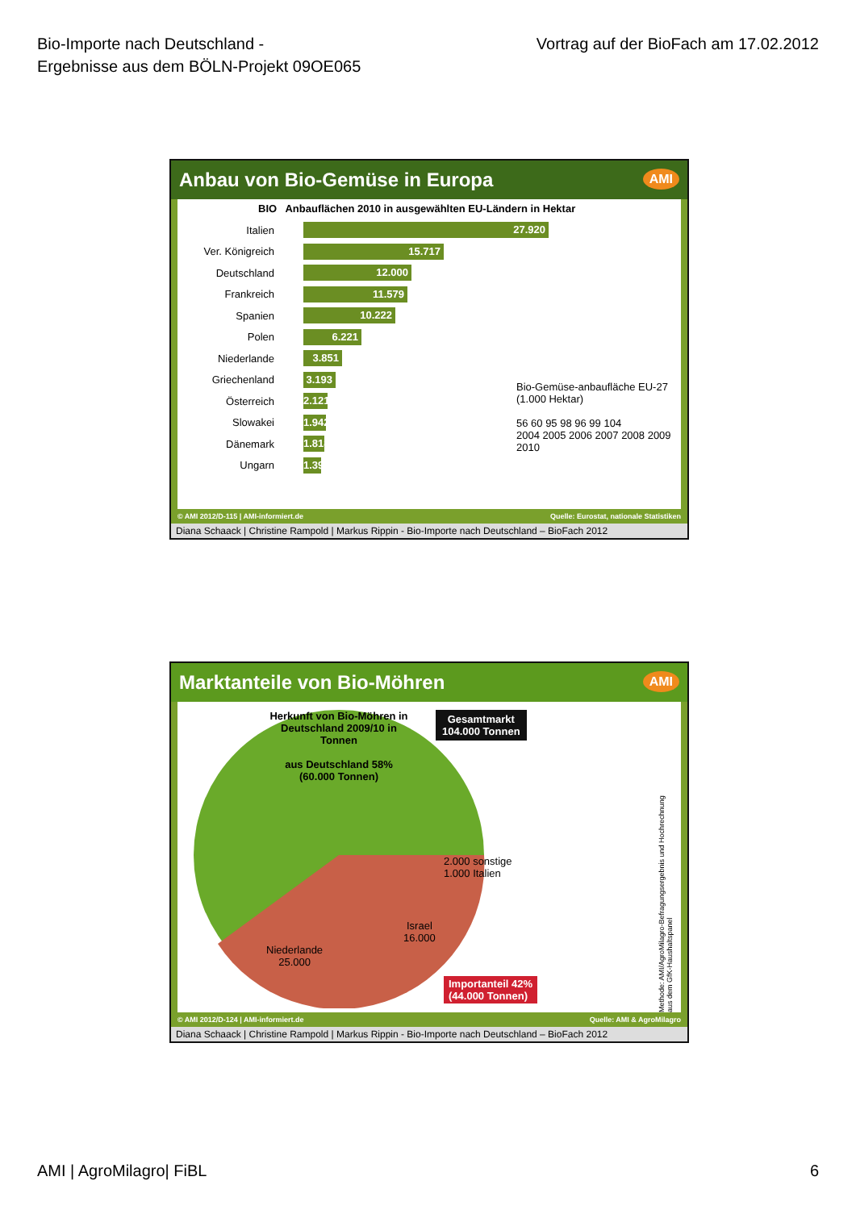Bio-Importe nach Deutschland -
Ergebnisse aus dem BÖLN-Projekt 09OE065
Vortrag auf der BioFach am 17.02.2012
Anbau von Bio-Gemüse in Europa AMI
BIO Anbauflächen 2010 in ausgewählten EU-Ländern in Hektar
Italien 27.920
Ver. Königreich 15.717
Deutschland 12.000
Frankreich 11.579
Spanien 10.222
Polen 6.221
Niederlande 3.851
Griechenland 3.193
Österreich 2.121
Slowakei 1.942
Dänemark 1.818
Ungarn 1.392
Bio-Gemüse-anbaufläche EU-27 (1.000 Hektar)
56 60 95 98 96 99 104
2004 2005 2006 2007 2008 2009 2010
© AMI 2012/D-115 | AMI-informiert.de Quelle: Eurostat, nationale Statistiken
Diana Schaack | Christine Rampold | Markus Rippin - Bio-Importe nach Deutschland – BioFach 2012
Marktanteile von Bio-Möhren AMI
Herkunft von Bio-Möhren in Deutschland 2009/10 in Tonnen
aus Deutschland 58%
(60.000 Tonnen)
Gesamtmarkt
104.000 Tonnen
2.000 sonstige
1.000 Italien
Israel
16.000
Niederlande
25.000
Importanteil 42%
(44.000 Tonnen)
Methode: AMI/AgroMilagro-Befragungsergebnis und Hochrechnung aus dem GfK-Haushaltspanel
© AMI 2012/D-124 | AMI-informiert.de Quelle: AMI & AgroMilagro
Diana Schaack | Christine Rampold | Markus Rippin - Bio-Importe nach Deutschland – BioFach 2012
AMI | AgroMilagro| FiBL 6